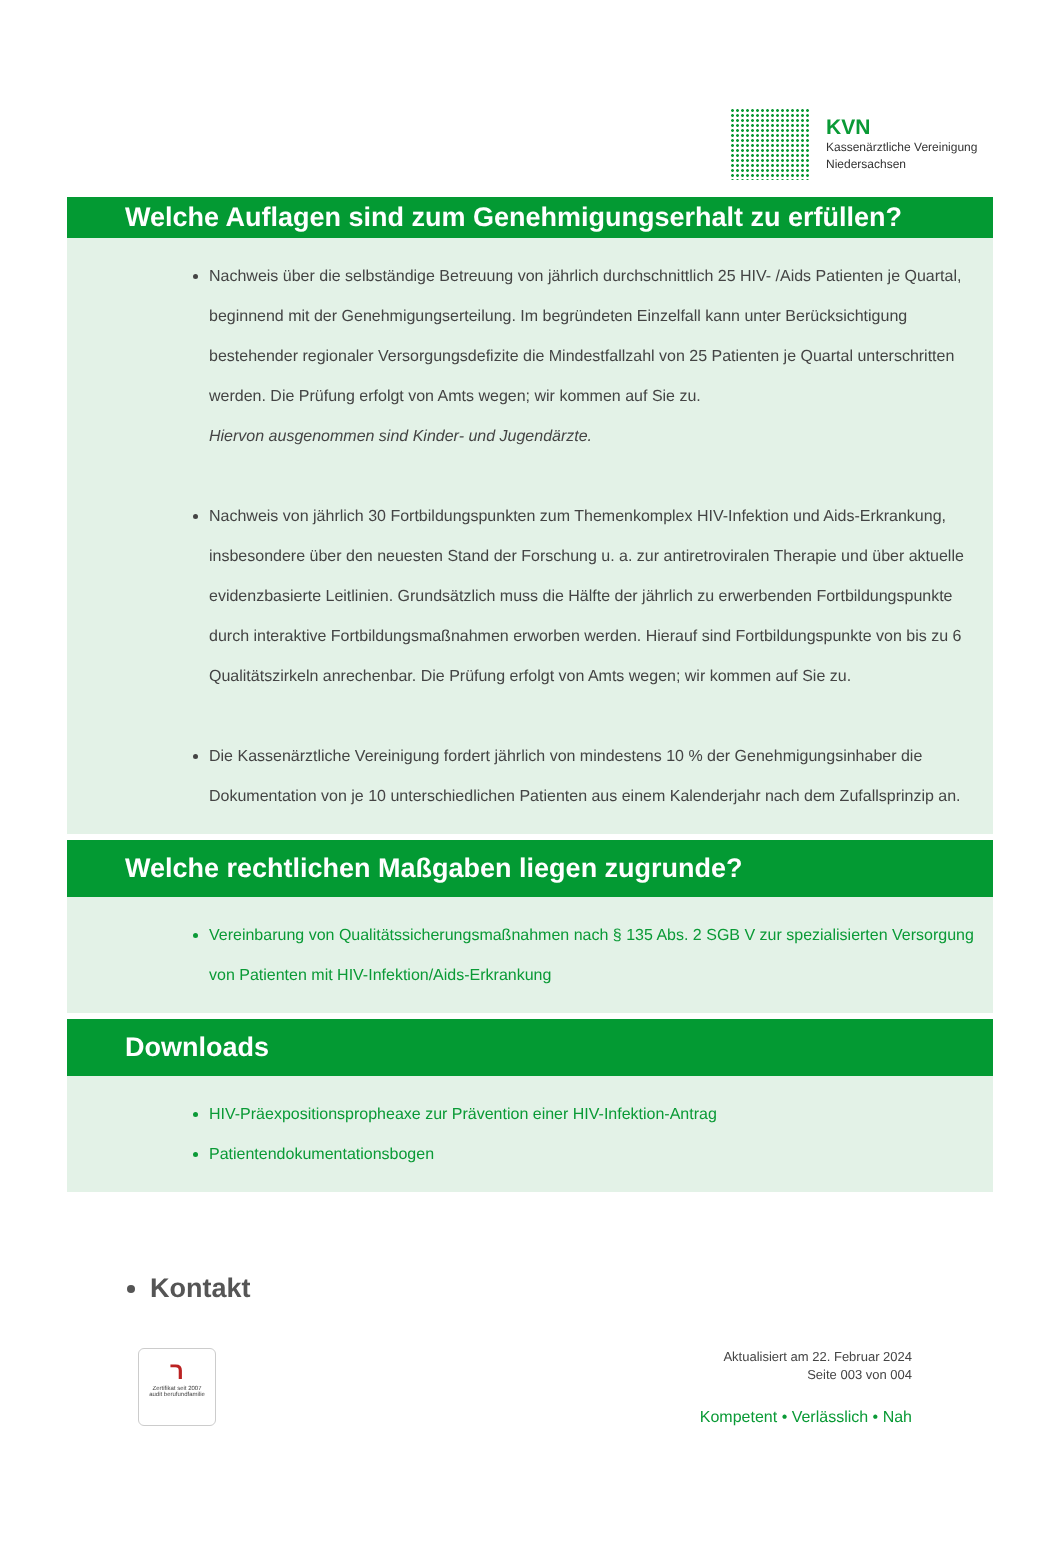KVN
Kassenärztliche Vereinigung
Niedersachsen
Welche Auflagen sind zum Genehmigungserhalt zu erfüllen?
Nachweis über die selbständige Betreuung von jährlich durchschnittlich 25 HIV- /Aids Patienten je Quartal, beginnend mit der Genehmigungserteilung. Im begründeten Einzelfall kann unter Berücksichtigung bestehender regionaler Versorgungsdefizite die Mindestfallzahl von 25 Patienten je Quartal unterschritten werden. Die Prüfung erfolgt von Amts wegen; wir kommen auf Sie zu.
Hiervon ausgenommen sind Kinder- und Jugendärzte.
Nachweis von jährlich 30 Fortbildungspunkten zum Themenkomplex HIV-Infektion und Aids-Erkrankung, insbesondere über den neuesten Stand der Forschung u. a. zur antiretroviralen Therapie und über aktuelle evidenzbasierte Leitlinien. Grundsätzlich muss die Hälfte der jährlich zu erwerbenden Fortbildungspunkte durch interaktive Fortbildungsmaßnahmen erworben werden. Hierauf sind Fortbildungspunkte von bis zu 6 Qualitätszirkeln anrechenbar. Die Prüfung erfolgt von Amts wegen; wir kommen auf Sie zu.
Die Kassenärztliche Vereinigung fordert jährlich von mindestens 10 % der Genehmigungsinhaber die Dokumentation von je 10 unterschiedlichen Patienten aus einem Kalenderjahr nach dem Zufallsprinzip an.
Welche rechtlichen Maßgaben liegen zugrunde?
Vereinbarung von Qualitätssicherungsmaßnahmen nach § 135 Abs. 2 SGB V zur spezialisierten Versorgung von Patienten mit HIV-Infektion/Aids-Erkrankung
Downloads
HIV-Präexpositionspropheaxe zur Prävention einer HIV-Infektion-Antrag
Patientendokumentationsbogen
Kontakt
ר
Zertifikat seit 2007
audit berufundfamilie
Aktualisiert am 22. Februar 2024
Seite 003 von 004
Kompetent • Verlässlich • Nah